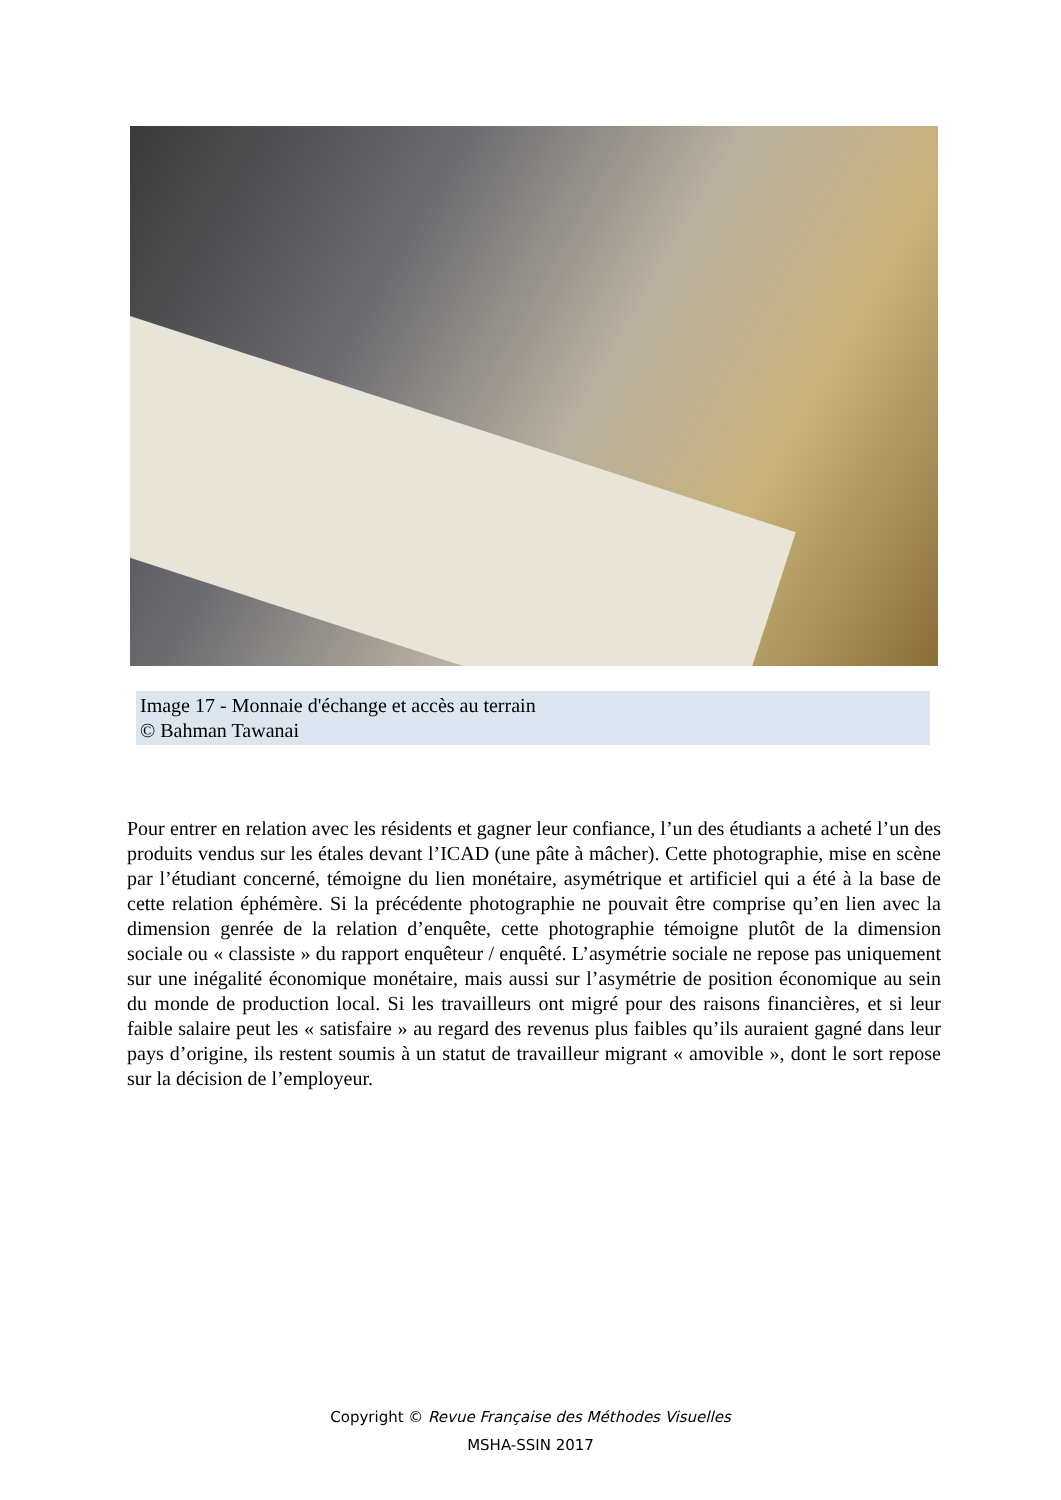Image 17 - Monnaie d'échange et accès au terrain
© Bahman Tawanai
Pour entrer en relation avec les résidents et gagner leur confiance, l’un des étudiants a acheté l’un des produits vendus sur les étales devant l’ICAD (une pâte à mâcher). Cette photographie, mise en scène par l’étudiant concerné, témoigne du lien monétaire, asymétrique et artificiel qui a été à la base de cette relation éphémère. Si la précédente photographie ne pouvait être comprise qu’en lien avec la dimension genrée de la relation d’enquête, cette photographie témoigne plutôt de la dimension sociale ou « classiste » du rapport enquêteur / enquêté. L’asymétrie sociale ne repose pas uniquement sur une inégalité économique monétaire, mais aussi sur l’asymétrie de position économique au sein du monde de production local. Si les travailleurs ont migré pour des raisons financières, et si leur faible salaire peut les « satisfaire » au regard des revenus plus faibles qu’ils auraient gagné dans leur pays d’origine, ils restent soumis à un statut de travailleur migrant « amovible », dont le sort repose sur la décision de l’employeur.
Copyright © Revue Française des Méthodes Visuelles
MSHA-SSIN 2017